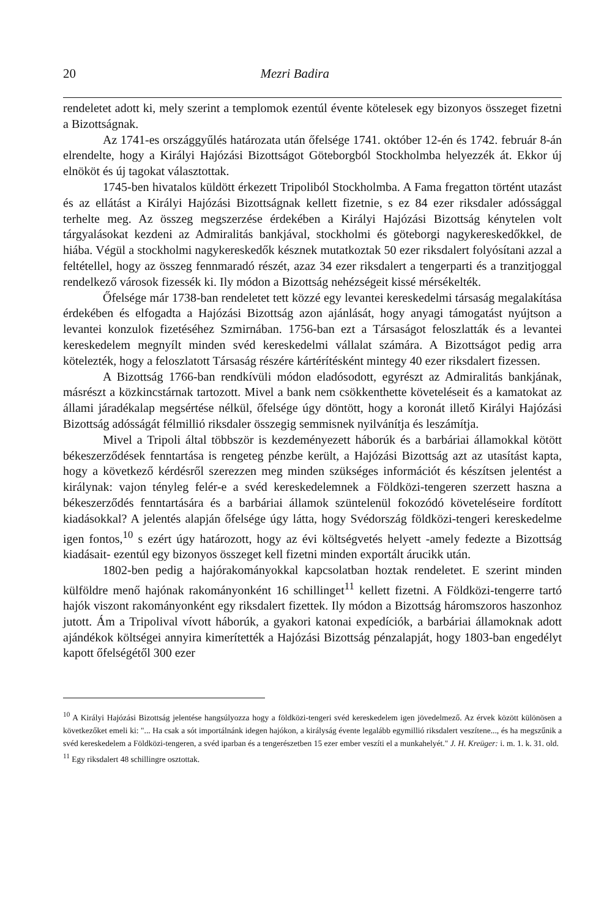20 Mezri Badira
rendeletet adott ki, mely szerint a templomok ezentúl évente kötelesek egy bizonyos összeget fizetni a Bizottságnak.
Az 1741-es országgyűlés határozata után őfelsége 1741. október 12-én és 1742. február 8-án elrendelte, hogy a Királyi Hajózási Bizottságot Göteborgból Stockholmba helyezzék át. Ekkor új elnököt és új tagokat választottak.
1745-ben hivatalos küldött érkezett Tripoliból Stockholmba. A Fama fregatton történt utazást és az ellátást a Királyi Hajózási Bizottságnak kellett fizetnie, s ez 84 ezer riksdaler adóssággal terhelte meg. Az összeg megszerzése érdekében a Királyi Hajózási Bizottság kénytelen volt tárgyalásokat kezdeni az Admiralitás bankjával, stockholmi és göteborgi nagykereskedőkkel, de hiába. Végül a stockholmi nagykereskedők késznek mutatkoztak 50 ezer riksdalert folyósítani azzal a feltétellel, hogy az összeg fennmaradó részét, azaz 34 ezer riksdalert a tengerparti és a tranzitjoggal rendelkező városok fizessék ki. Ily módon a Bizottság nehézségeit kissé mérsékelték.
Őfelsége már 1738-ban rendeletet tett közzé egy levantei kereskedelmi társaság megalakítása érdekében és elfogadta a Hajózási Bizottság azon ajánlását, hogy anyagi támogatást nyújtson a levantei konzulok fizetéséhez Szmirnában. 1756-ban ezt a Társaságot feloszlatták és a levantei kereskedelem megnyílt minden svéd kereskedelmi vállalat számára. A Bizottságot pedig arra kötelezték, hogy a feloszlatott Társaság részére kártérítésként mintegy 40 ezer riksdalert fizessen.
A Bizottság 1766-ban rendkívüli módon eladósodott, egyrészt az Admiralitás bankjának, másrészt a közkincstárnak tartozott. Mivel a bank nem csökkenthette követeléseit és a kamatokat az állami járadékalap megsértése nélkül, őfelsége úgy döntött, hogy a koronát illető Királyi Hajózási Bizottság adósságát félmillió riksdaler összegig semmisnek nyilvánítja és leszámítja.
Mivel a Tripoli által többször is kezdeményezett háborúk és a barbáriai államokkal kötött békeszerződések fenntartása is rengeteg pénzbe került, a Hajózási Bizottság azt az utasítást kapta, hogy a következő kérdésről szerezzen meg minden szükséges információt és készítsen jelentést a királynak: vajon tényleg felér-e a svéd kereskedelemnek a Földközi-tengeren szerzett haszna a békeszerződés fenntartására és a barbáriai államok szüntelenül fokozódó követeléseire fordított kiadásokkal? A jelentés alapján őfelsége úgy látta, hogy Svédország földközi-tengeri kereskedelme igen fontos,<sup>10</sup> s ezért úgy határozott, hogy az évi költségvetés helyett -amely fedezte a Bizottság kiadásait- ezentúl egy bizonyos összeget kell fizetni minden exportált árucikk után.
1802-ben pedig a hajórakományokkal kapcsolatban hoztak rendeletet. E szerint minden külföldre menő hajónak rakományonként 16 schillinget<sup>11</sup> kellett fizetni. A Földközi-tengerre tartó hajók viszont rakományonként egy riksdalert fizettek. Ily módon a Bizottság háromszoros haszonhoz jutott. Ám a Tripolival vívott háborúk, a gyakori katonai expedíciók, a barbáriai államoknak adott ajándékok költségei annyira kimerítették a Hajózási Bizottság pénzalapját, hogy 1803-ban engedélyt kapott őfelségétől 300 ezer
<sup>10</sup> A Királyi Hajózási Bizottság jelentése hangsúlyozza hogy a földközi-tengeri svéd kereskedelem igen jövedelmező. Az érvek között különösen a következőket emeli ki: "... Ha csak a sót importálnánk idegen hajókon, a királyság évente legalább egymillió riksdalert veszítene..., és ha megszűnik a svéd kereskedelem a Földközi-tengeren, a svéd iparban és a tengerészetben 15 ezer ember veszíti el a munkahelyét." J. H. Kreüger: i. m. 1. k. 31. old.
<sup>11</sup> Egy riksdalert 48 schillingre osztottak.